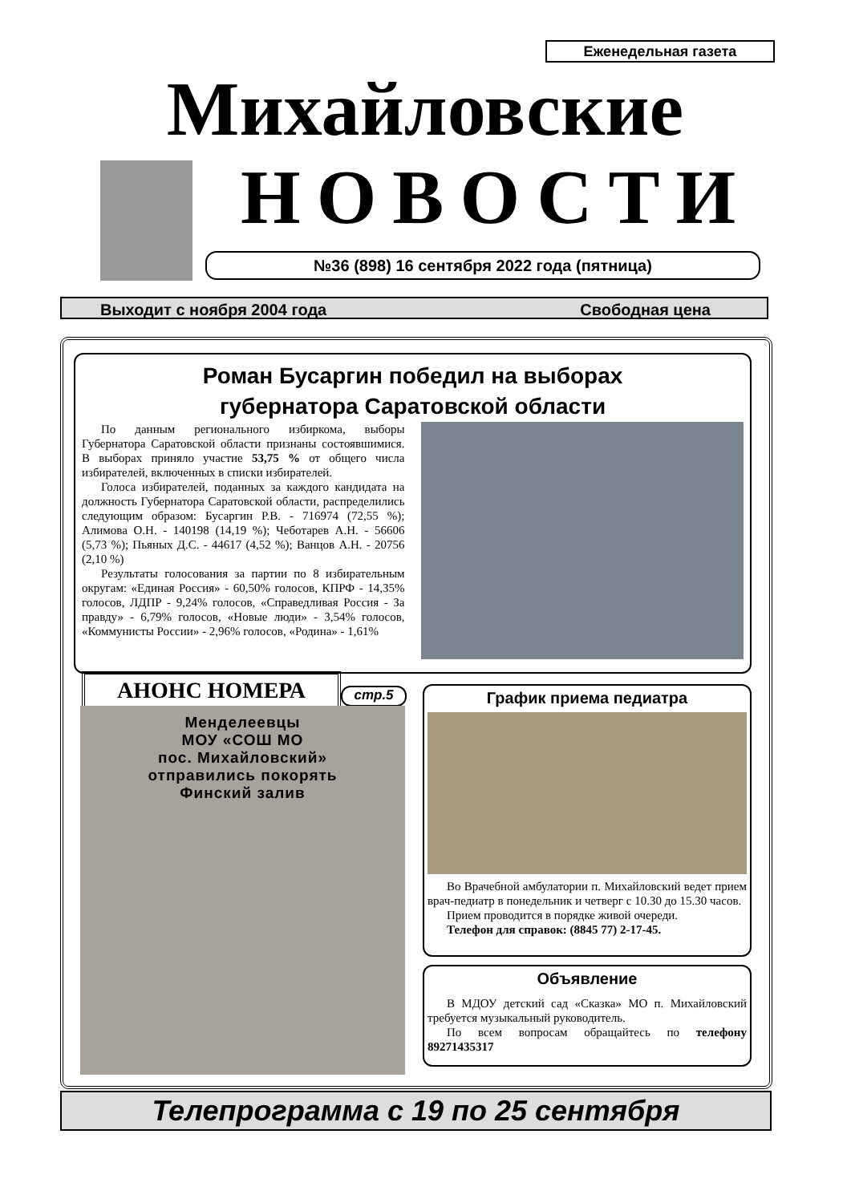Еженедельная газета
Михайловские
НОВОСТИ
№36 (898) 16 сентября 2022 года (пятница)
Выходит с ноября 2004 года Свободная цена
Роман Бусаргин победил на выборах
губернатора Саратовской области
По данным регионального избиркома, выборы Губернатора Саратовской области признаны состоявшимися. В выборах приняло участие 53,75 % от общего числа избирателей, включенных в списки избирателей.
Голоса избирателей, поданных за каждого кандидата на должность Губернатора Саратовской области, распределились следующим образом: Бусаргин Р.В. - 716974 (72,55 %); Алимова О.Н. - 140198 (14,19 %); Чеботарев А.Н. - 56606 (5,73 %); Пьяных Д.С. - 44617 (4,52 %); Ванцов А.Н. - 20756 (2,10 %)
Результаты голосования за партии по 8 избирательным округам: «Единая Россия» - 60,50% голосов, КПРФ - 14,35% голосов, ЛДПР - 9,24% голосов, «Справедливая Россия - За правду» - 6,79% голосов, «Новые люди» - 3,54% голосов, «Коммунисты России» - 2,96% голосов, «Родина» - 1,61%
АНОНС НОМЕРА стр.5
Менделеевцы
МОУ «СОШ МО
пос. Михайловский»
отправились покорять
Финский залив
График приема педиатра
Во Врачебной амбулатории п. Михайловский ведет прием врач-педиатр в понедельник и четверг с 10.30 до 15.30 часов.
Прием проводится в порядке живой очереди.
Телефон для справок: (8845 77) 2-17-45.
Объявление
В МДОУ детский сад «Сказка» МО п. Михайловский требуется музыкальный руководитель.
По всем вопросам обращайтесь по телефону 89271435317
Телепрограмма с 19 по 25 сентября